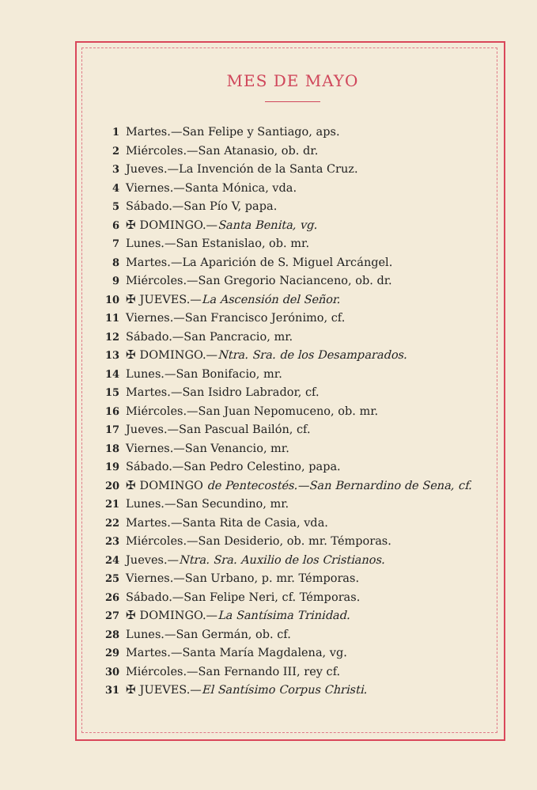MES DE MAYO
| 1 | Martes.—San Felipe y Santiago, aps. |
| 2 | Miércoles.—San Atanasio, ob. dr. |
| 3 | Jueves.—La Invención de la Santa Cruz. |
| 4 | Viernes.—Santa Mónica, vda. |
| 5 | Sábado.—San Pío V, papa. |
| 6 | ✠ DOMINGO.— Santa Benita, vg. |
| 7 | Lunes.—San Estanislao, ob. mr. |
| 8 | Martes.—La Aparición de S. Miguel Arcángel. |
| 9 | Miércoles.—San Gregorio Nacianceno, ob. dr. |
| 10 | ✠ JUEVES.— La Ascensión del Señor. |
| 11 | Viernes.—San Francisco Jerónimo, cf. |
| 12 | Sábado.—San Pancracio, mr. |
| 13 | ✠ DOMINGO.— Ntra. Sra. de los Desamparados. |
| 14 | Lunes.—San Bonifacio, mr. |
| 15 | Martes.—San Isidro Labrador, cf. |
| 16 | Miércoles.—San Juan Nepomuceno, ob. mr. |
| 17 | Jueves.—San Pascual Bailón, cf. |
| 18 | Viernes.—San Venancio, mr. |
| 19 | Sábado.—San Pedro Celestino, papa. |
| 20 | ✠ DOMINGO de Pentecostés.—San Bernardino de Sena, cf. |
| 21 | Lunes.—San Secundino, mr. |
| 22 | Martes.—Santa Rita de Casia, vda. |
| 23 | Miércoles.—San Desiderio, ob. mr. Témporas. |
| 24 | Jueves.— Ntra. Sra. Auxilio de los Cristianos. |
| 25 | Viernes.—San Urbano, p. mr. Témporas. |
| 26 | Sábado.—San Felipe Neri, cf. Témporas. |
| 27 | ✠ DOMINGO.— La Santísima Trinidad. |
| 28 | Lunes.—San Germán, ob. cf. |
| 29 | Martes.—Santa María Magdalena, vg. |
| 30 | Miércoles.—San Fernando III, rey cf. |
| 31 | ✠ JUEVES.— El Santísimo Corpus Christi. |